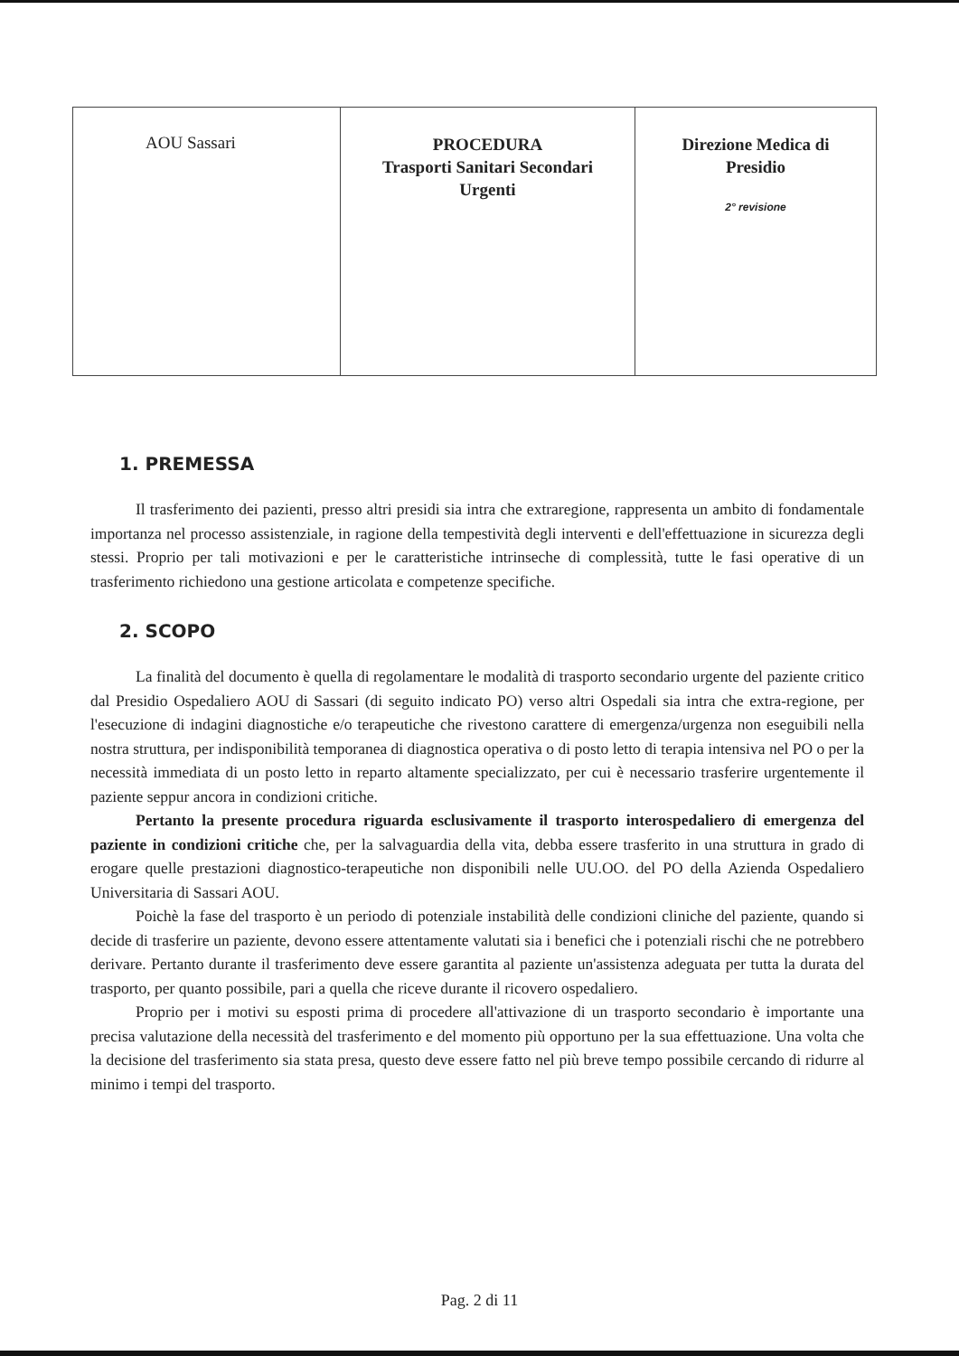| AOU Sassari | PROCEDURA Trasporti Sanitari Secondari Urgenti | Direzione Medica di Presidio 2° revisione |
1. PREMESSA
Il trasferimento dei pazienti, presso altri presidi sia intra che extraregione, rappresenta un ambito di fondamentale importanza nel processo assistenziale, in ragione della tempestività degli interventi e dell'effettuazione in sicurezza degli stessi. Proprio per tali motivazioni e per le caratteristiche intrinseche di complessità, tutte le fasi operative di un trasferimento richiedono una gestione articolata e competenze specifiche.
2. SCOPO
La finalità del documento è quella di regolamentare le modalità di trasporto secondario urgente del paziente critico dal Presidio Ospedaliero AOU di Sassari (di seguito indicato PO) verso altri Ospedali sia intra che extra-regione, per l'esecuzione di indagini diagnostiche e/o terapeutiche che rivestono carattere di emergenza/urgenza non eseguibili nella nostra struttura, per indisponibilità temporanea di diagnostica operativa o di posto letto di terapia intensiva nel PO o per la necessità immediata di un posto letto in reparto altamente specializzato, per cui è necessario trasferire urgentemente il paziente seppur ancora in condizioni critiche.
Pertanto la presente procedura riguarda esclusivamente il trasporto interospedaliero di emergenza del paziente in condizioni critiche che, per la salvaguardia della vita, debba essere trasferito in una struttura in grado di erogare quelle prestazioni diagnostico-terapeutiche non disponibili nelle UU.OO. del PO della Azienda Ospedaliero Universitaria di Sassari AOU.
Poichè la fase del trasporto è un periodo di potenziale instabilità delle condizioni cliniche del paziente, quando si decide di trasferire un paziente, devono essere attentamente valutati sia i benefici che i potenziali rischi che ne potrebbero derivare. Pertanto durante il trasferimento deve essere garantita al paziente un'assistenza adeguata per tutta la durata del trasporto, per quanto possibile, pari a quella che riceve durante il ricovero ospedaliero.
Proprio per i motivi su esposti prima di procedere all'attivazione di un trasporto secondario è importante una precisa valutazione della necessità del trasferimento e del momento più opportuno per la sua effettuazione. Una volta che la decisione del trasferimento sia stata presa, questo deve essere fatto nel più breve tempo possibile cercando di ridurre al minimo i tempi del trasporto.
Pag. 2 di 11